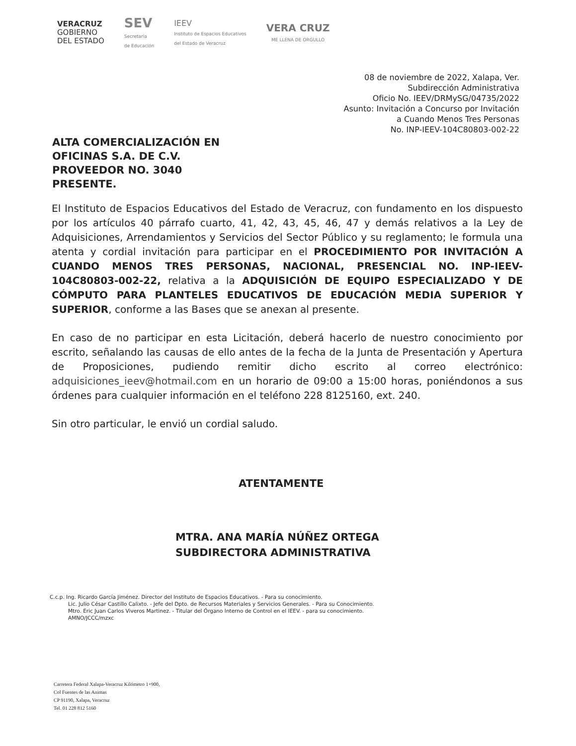VERACRUZ
GOBIERNO
DEL ESTADO
SEV
Secretaría
de Educación
IEEV
Instituto de Espacios Educativos
del Estado de Veracruz
VERA CRUZ
ME LLENA DE ORGULLO
08 de noviembre de 2022, Xalapa, Ver.
Subdirección Administrativa
Oficio No. IEEV/DRMySG/04735/2022
Asunto: Invitación a Concurso por Invitación
a Cuando Menos Tres Personas
No. INP-IEEV-104C80803-002-22
ALTA COMERCIALIZACIÓN EN
OFICINAS S.A. DE C.V.
PROVEEDOR NO. 3040
PRESENTE.
El Instituto de Espacios Educativos del Estado de Veracruz, con fundamento en los dispuesto por los artículos 40 párrafo cuarto, 41, 42, 43, 45, 46, 47 y demás relativos a la Ley de Adquisiciones, Arrendamientos y Servicios del Sector Público y su reglamento; le formula una atenta y cordial invitación para participar en el PROCEDIMIENTO POR INVITACIÓN A CUANDO MENOS TRES PERSONAS, NACIONAL, PRESENCIAL NO. INP-IEEV-104C80803-002-22, relativa a la ADQUISICIÓN DE EQUIPO ESPECIALIZADO Y DE CÓMPUTO PARA PLANTELES EDUCATIVOS DE EDUCACIÓN MEDIA SUPERIOR Y SUPERIOR, conforme a las Bases que se anexan al presente.
En caso de no participar en esta Licitación, deberá hacerlo de nuestro conocimiento por escrito, señalando las causas de ello antes de la fecha de la Junta de Presentación y Apertura de Proposiciones, pudiendo remitir dicho escrito al correo electrónico: adquisiciones_ieev@hotmail.com en un horario de 09:00 a 15:00 horas, poniéndonos a sus órdenes para cualquier información en el teléfono 228 8125160, ext. 240.
Sin otro particular, le envió un cordial saludo.
ATENTAMENTE
MTRA. ANA MARÍA NÚÑEZ ORTEGA
SUBDIRECTORA ADMINISTRATIVA
C.c.p. Ing. Ricardo García Jiménez. Director del Instituto de Espacios Educativos. - Para su conocimiento.
Lic. Julio César Castillo Calixto. - Jefe del Dpto. de Recursos Materiales y Servicios Generales. - Para su Conocimiento.
Mtro. Eric Juan Carlos Viveros Martinez. - Titular del Órgano Interno de Control en el IEEV. - para su conocimiento.
AMNO/JCCC/mzxc
Carretera Federal Xalapa-Veracruz Kilómetro 1+900,
Col Fuentes de las Animas
CP 91190, Xalapa, Veracruz
Tel. 01 228 812 5160